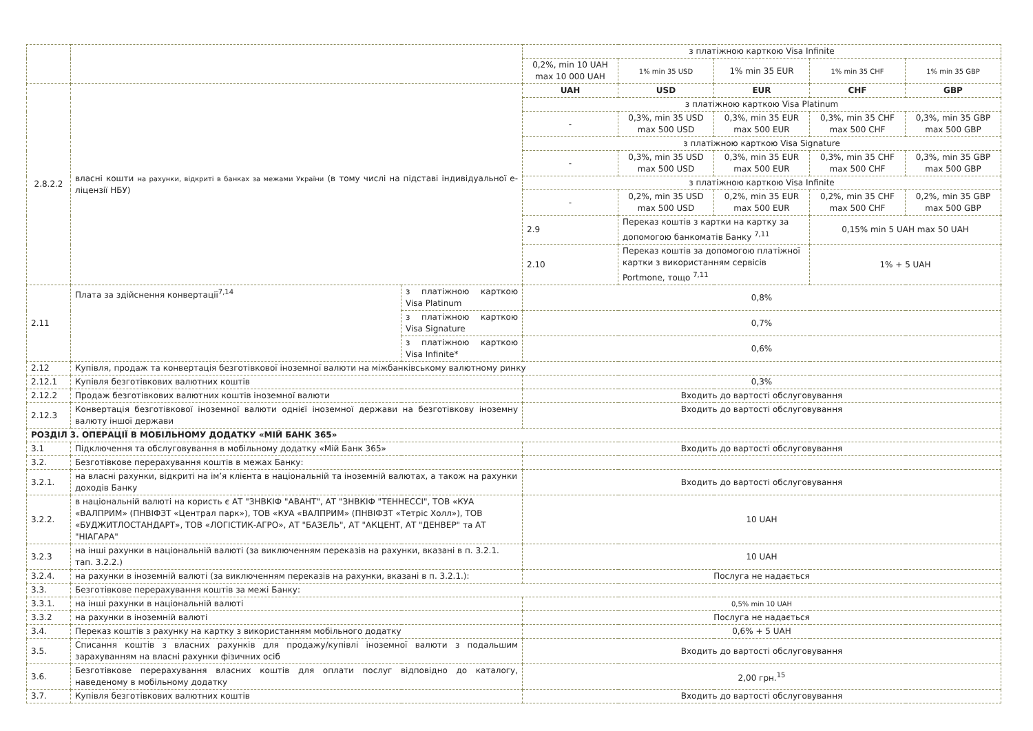| | | | з платіжною карткою Visa Infinite | | | | |
| | | | 0,2%, min 10 UAH max 10 000 UAH | 1% min 35 USD | 1% min 35 EUR | 1% min 35 CHF | 1% min 35 GBP |
| 2.8.2.2 | власні кошти на рахунки, відкриті в банках за межами України (в тому числі на підставі індивідуальної е-ліцензії НБУ) | | UAH | USD | EUR | CHF | GBP |
| | | | з платіжною карткою Visa Platinum | | | | |
| | | | - | 0,3%, min 35 USD max 500 USD | 0,3%, min 35 EUR max 500 EUR | 0,3%, min 35 CHF max 500 CHF | 0,3%, min 35 GBP max 500 GBP |
| | | | з платіжною карткою Visa Signature | | | | |
| | | | - | 0,3%, min 35 USD max 500 USD | 0,3%, min 35 EUR max 500 EUR | 0,3%, min 35 CHF max 500 CHF | 0,3%, min 35 GBP max 500 GBP |
| | | | з платіжною карткою Visa Infinite | | | | |
| | | | - | 0,2%, min 35 USD max 500 USD | 0,2%, min 35 EUR max 500 EUR | 0,2%, min 35 CHF max 500 CHF | 0,2%, min 35 GBP max 500 GBP |
| | | | 2.9 | Переказ коштів з картки на картку за допомогою банкоматів Банку <sup>7,11</sup> | | 0,15% min 5 UAH max 50 UAH | |
| | | | 2.10 | Переказ коштів за допомогою платіжної картки з використанням сервісів Portmone, тощо <sup>7,11</sup> | | 1% + 5 UAH | |
| 2.11 | Плата за здійснення конвертації<sup>7,14</sup> | з платіжною карткою Visa Platinum | 0,8% | | | | |
| | | з платіжною карткою Visa Signature | 0,7% | | | | |
| | | з платіжною карткою Visa Infinite* | 0,6% | | | | |
| 2.12 | Купівля, продаж та конвертація безготівкової іноземної валюти на міжбанківському валютному ринку | | | | | | |
| 2.12.1 | Купівля безготівкових валютних коштів | | 0,3% | | | | |
| 2.12.2 | Продаж безготівкових валютних коштів іноземної валюти | | Входить до вартості обслуговування | | | | |
| 2.12.3 | Конвертація безготівкової іноземної валюти однієї іноземної держави на безготівкову іноземну валюту іншої держави | | Входить до вартості обслуговування | | | | |
| РОЗДІЛ 3. ОПЕРАЦІЇ В МОБІЛЬНОМУ ДОДАТКУ «МІЙ БАНК 365» | | | | | | | |
| 3.1 | Підключення та обслуговування в мобільному додатку «Мій Банк 365» | | Входить до вартості обслуговування | | | | |
| 3.2. | Безготівкове перерахування коштів в межах Банку: | | | | | | |
| 3.2.1. | на власні рахунки, відкриті на ім’я клієнта в національній та іноземній валютах, а також на рахунки доходів Банку | | Входить до вартості обслуговування | | | | |
| 3.2.2. | в національній валюті на користь є АТ "ЗНВКІФ "АВАНТ", АТ "ЗНВКІФ "ТЕННЕССІ", ТОВ «КУА «ВАЛПРИМ» (ПНВІФЗТ «Централ парк»), ТОВ «КУА «ВАЛПРИМ» (ПНВІФЗТ «Тетріс Холл»), ТОВ «БУДЖИТЛОСТАНДАРТ», ТОВ «ЛОГІСТИК-АГРО», АТ "БАЗЕЛЬ", АТ "АКЦЕНТ, АТ "ДЕНВЕР" та АТ "НІАГАРА" | | 10 UAH | | | | |
| 3.2.3 | на інші рахунки в національній валюті (за виключенням переказів на рахунки, вказані в п. 3.2.1. тап. 3.2.2.) | | 10 UAH | | | | |
| 3.2.4. | на рахунки в іноземній валюті (за виключенням переказів на рахунки, вказані в п. 3.2.1.): | | Послуга не надається | | | | |
| 3.3. | Безготівкове перерахування коштів за межі Банку: | | | | | | |
| 3.3.1. | на інші рахунки в національній валюті | | 0,5% min 10 UAH | | | | |
| 3.3.2 | на рахунки в іноземній валюті | | Послуга не надається | | | | |
| 3.4. | Переказ коштів з рахунку на картку з використанням мобільного додатку | | 0,6% + 5 UAH | | | | |
| 3.5. | Списання коштів з власних рахунків для продажу/купівлі іноземної валюти з подальшим зарахуванням на власні рахунки фізичних осіб | | Входить до вартості обслуговування | | | | |
| 3.6. | Безготівкове перерахування власних коштів для оплати послуг відповідно до каталогу, наведеному в мобільному додатку | | 2,00 грн.<sup>15</sup> | | | | |
| 3.7. | Купівля безготівкових валютних коштів | | Входить до вартості обслуговування | | | | |